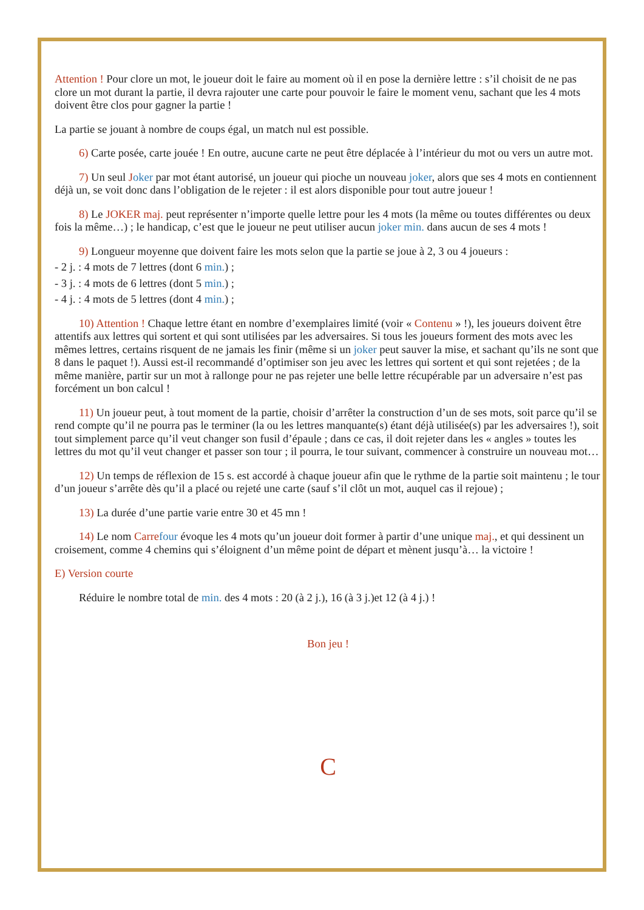Attention ! Pour clore un mot, le joueur doit le faire au moment où il en pose la dernière lettre : s’il choisit de ne pas clore un mot durant la partie, il devra rajouter une carte pour pouvoir le faire le moment venu, sachant que les 4 mots doivent être clos pour gagner la partie !
La partie se jouant à nombre de coups égal, un match nul est possible.
6) Carte posée, carte jouée ! En outre, aucune carte ne peut être déplacée à l’intérieur du mot ou vers un autre mot.
7) Un seul Joker par mot étant autorisé, un joueur qui pioche un nouveau joker, alors que ses 4 mots en contiennent déjà un, se voit donc dans l’obligation de le rejeter : il est alors disponible pour tout autre joueur !
8) Le JOKER maj. peut représenter n’importe quelle lettre pour les 4 mots (la même ou toutes différentes ou deux fois la même…) ; le handicap, c’est que le joueur ne peut utiliser aucun joker min. dans aucun de ses 4 mots !
9) Longueur moyenne que doivent faire les mots selon que la partie se joue à 2, 3 ou 4 joueurs :
- 2 j. : 4 mots de 7 lettres (dont 6 min.) ;
- 3 j. : 4 mots de 6 lettres (dont 5 min.) ;
- 4 j. : 4 mots de 5 lettres (dont 4 min.) ;
10) Attention ! Chaque lettre étant en nombre d’exemplaires limité (voir « Contenu » !), les joueurs doivent être attentifs aux lettres qui sortent et qui sont utilisées par les adversaires. Si tous les joueurs forment des mots avec les mêmes lettres, certains risquent de ne jamais les finir (même si un joker peut sauver la mise, et sachant qu’ils ne sont que 8 dans le paquet !). Aussi est-il recommandé d’optimiser son jeu avec les lettres qui sortent et qui sont rejetées ; de la même manière, partir sur un mot à rallonge pour ne pas rejeter une belle lettre récupérable par un adversaire n’est pas forcément un bon calcul !
11) Un joueur peut, à tout moment de la partie, choisir d’arrêter la construction d’un de ses mots, soit parce qu’il se rend compte qu’il ne pourra pas le terminer (la ou les lettres manquante(s) étant déjà utilisée(s) par les adversaires !), soit tout simplement parce qu’il veut changer son fusil d’épaule ; dans ce cas, il doit rejeter dans les « angles » toutes les lettres du mot qu’il veut changer et passer son tour ; il pourra, le tour suivant, commencer à construire un nouveau mot…
12) Un temps de réflexion de 15 s. est accordé à chaque joueur afin que le rythme de la partie soit maintenu ; le tour d’un joueur s’arrête dès qu’il a placé ou rejeté une carte (sauf s’il clôt un mot, auquel cas il rejoue) ;
13) La durée d’une partie varie entre 30 et 45 mn !
14) Le nom Carre four évoque les 4 mots qu’un joueur doit former à partir d’une unique maj., et qui dessinent un croisement, comme 4 chemins qui s’éloignent d’un même point de départ et mènent jusqu’à… la victoire !
E) Version courte
Réduire le nombre total de min. des 4 mots : 20 (à 2 j.), 16 (à 3 j.)et 12 (à 4 j.) !
Bon jeu !
C